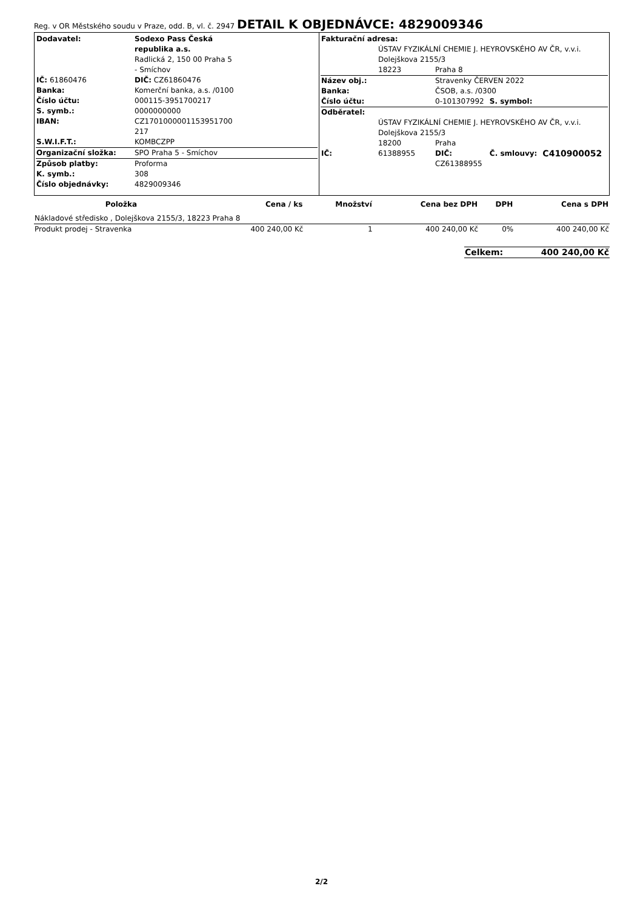Reg. v OR Městského soudu v Praze, odd. B, vl. č. 2947 DETAIL K OBJEDNÁVCE: 4829009346
| Dodavatel: | Sodexo Pass Česká republika a.s. Radlická 2, 150 00 Praha 5 - Smíchov |
| IČ: 61860476 | DIČ: CZ61860476 |
| Banka: | Komerční banka, a.s. /0100 |
| Číslo účtu: | 000115-3951700217 |
| S. symb.: | 0000000000 |
| IBAN: | CZ1701000001153951700 217 |
| S.W.I.F.T.: | KOMBCZPP |
| Organizační složka: | SPO Praha 5 - Smíchov |
| Způsob platby: | Proforma |
| K. symb.: | 308 |
| Číslo objednávky: | 4829009346 |
| Fakturační adresa: | | | | |
| | ÚSTAV FYZIKÁLNÍ CHEMIE J. HEYROVSKÉHO AV ČR, v.v.i. | | | |
| | Dolejškova 2155/3 | | | |
| | 18223 | Praha 8 | | |
| Název obj.: | | Stravenky ČERVEN 2022 | | |
| Banka: | | ČSOB, a.s. /0300 | | |
| Číslo účtu: | | 0-101307992 | S. symbol: | |
| Odběratel: | | | | |
| | ÚSTAV FYZIKÁLNÍ CHEMIE J. HEYROVSKÉHO AV ČR, v.v.i. | | | |
| | Dolejškova 2155/3 | | | |
| | 18200 | Praha | | |
| IČ: | 61388955 | DIČ: CZ61388955 | Č. smlouvy: | C410900052 |
| Položka | Cena / ks | Množství | Cena bez DPH | DPH | Cena s DPH |
| --- | --- | --- | --- | --- | --- |
| Nákladové středisko , Dolejškova 2155/3, 18223 Praha 8 | | | | | |
| Produkt prodej - Stravenka | 400 240,00 Kč | 1 | 400 240,00 Kč | 0% | 400 240,00 Kč |
| Celkem: | 400 240,00 Kč |
2/2